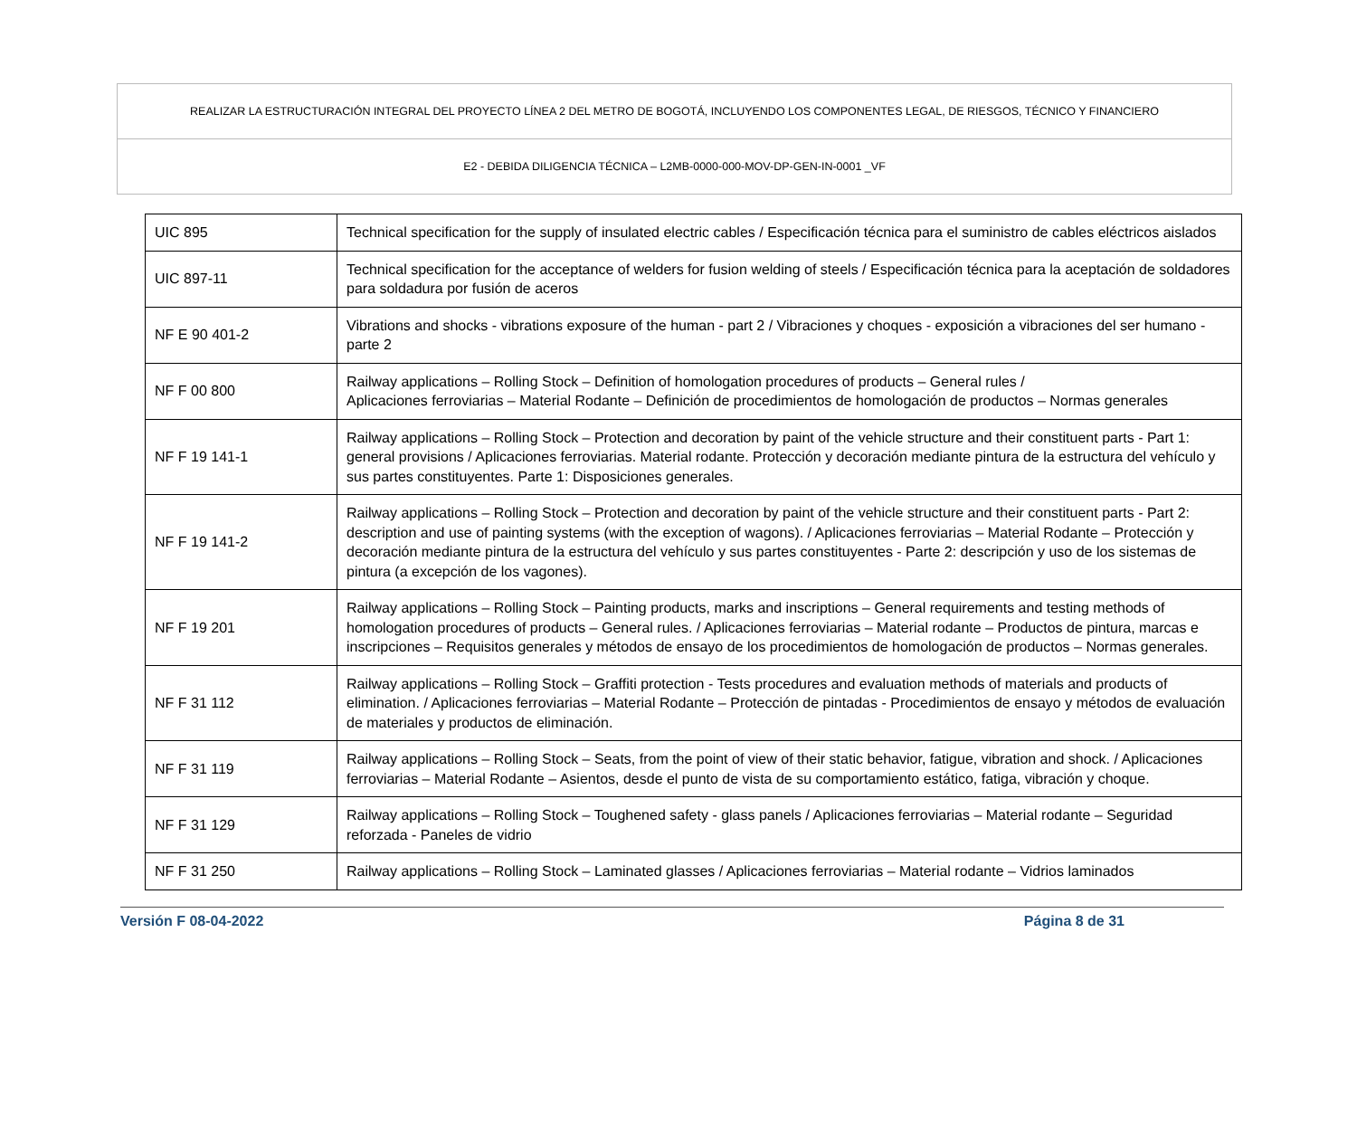| REALIZAR LA ESTRUCTURACIÓN INTEGRAL DEL PROYECTO LÍNEA 2 DEL METRO DE BOGOTÁ, INCLUYENDO LOS COMPONENTES LEGAL, DE RIESGOS, TÉCNICO Y FINANCIERO |
| E2 - DEBIDA DILIGENCIA TÉCNICA – L2MB-0000-000-MOV-DP-GEN-IN-0001 _VF |
| UIC 895 | Technical specification for the supply of insulated electric cables / Especificación técnica para el suministro de cables eléctricos aislados |
| UIC 897-11 | Technical specification for the acceptance of welders for fusion welding of steels / Especificación técnica para la aceptación de soldadores para soldadura por fusión de aceros |
| NF E 90 401-2 | Vibrations and shocks - vibrations exposure of the human - part 2 / Vibraciones y choques - exposición a vibraciones del ser humano - parte 2 |
| NF F 00 800 | Railway applications – Rolling Stock – Definition of homologation procedures of products – General rules / Aplicaciones ferroviarias – Material Rodante – Definición de procedimientos de homologación de productos – Normas generales |
| NF F 19 141-1 | Railway applications – Rolling Stock – Protection and decoration by paint of the vehicle structure and their constituent parts - Part 1: general provisions / Aplicaciones ferroviarias. Material rodante. Protección y decoración mediante pintura de la estructura del vehículo y sus partes constituyentes. Parte 1: Disposiciones generales. |
| NF F 19 141-2 | Railway applications – Rolling Stock – Protection and decoration by paint of the vehicle structure and their constituent parts - Part 2: description and use of painting systems (with the exception of wagons). / Aplicaciones ferroviarias – Material Rodante – Protección y decoración mediante pintura de la estructura del vehículo y sus partes constituyentes - Parte 2: descripción y uso de los sistemas de pintura (a excepción de los vagones). |
| NF F 19 201 | Railway applications – Rolling Stock – Painting products, marks and inscriptions – General requirements and testing methods of homologation procedures of products – General rules. / Aplicaciones ferroviarias – Material rodante – Productos de pintura, marcas e inscripciones – Requisitos generales y métodos de ensayo de los procedimientos de homologación de productos – Normas generales. |
| NF F 31 112 | Railway applications – Rolling Stock – Graffiti protection - Tests procedures and evaluation methods of materials and products of elimination. / Aplicaciones ferroviarias – Material Rodante – Protección de pintadas - Procedimientos de ensayo y métodos de evaluación de materiales y productos de eliminación. |
| NF F 31 119 | Railway applications – Rolling Stock – Seats, from the point of view of their static behavior, fatigue, vibration and shock. / Aplicaciones ferroviarias – Material Rodante – Asientos, desde el punto de vista de su comportamiento estático, fatiga, vibración y choque. |
| NF F 31 129 | Railway applications – Rolling Stock – Toughened safety - glass panels / Aplicaciones ferroviarias – Material rodante – Seguridad reforzada - Paneles de vidrio |
| NF F 31 250 | Railway applications – Rolling Stock – Laminated glasses / Aplicaciones ferroviarias – Material rodante – Vidrios laminados |
Versión F 08-04-2022 Página 8 de 31